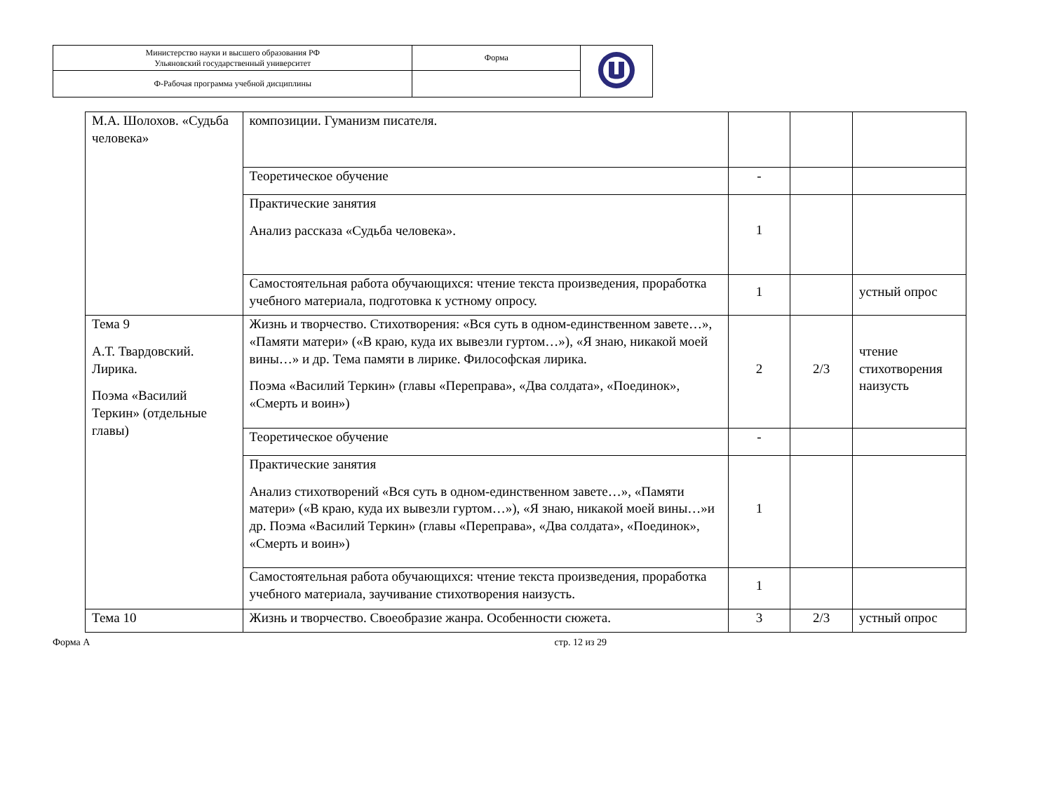| Министерство науки и высшего образования РФ Ульяновский государственный университет | Форма | |
| Ф-Рабочая программа учебной дисциплины | | |
| М.А. Шолохов. «Судьба человека» | композиции. Гуманизм писателя. | | | |
| | Теоретическое обучение | - | | |
| | Практические занятия Анализ рассказа «Судьба человека». | 1 | | |
| | Самостоятельная работа обучающихся: чтение текста произведения, проработка учебного материала, подготовка к устному опросу. | 1 | | устный опрос |
| Тема 9 А.Т. Твардовский. Лирика. Поэма «Василий Теркин» (отдельные главы) | Жизнь и творчество. Стихотворения: «Вся суть в одном-единственном завете…», «Памяти матери» («В краю, куда их вывезли гуртом…»), «Я знаю, никакой моей вины…» и др. Тема памяти в лирике. Философская лирика. Поэма «Василий Теркин» (главы «Переправа», «Два солдата», «Поединок», «Смерть и воин») | 2 | 2/3 | чтение стихотворения наизусть |
| | Теоретическое обучение | - | | |
| | Практические занятия Анализ стихотворений «Вся суть в одном-единственном завете…», «Памяти матери» («В краю, куда их вывезли гуртом…»), «Я знаю, никакой моей вины…»и др. Поэма «Василий Теркин» (главы «Переправа», «Два солдата», «Поединок», «Смерть и воин») | 1 | | |
| | Самостоятельная работа обучающихся: чтение текста произведения, проработка учебного материала, заучивание стихотворения наизусть. | 1 | | |
| Тема 10 | Жизнь и творчество. Своеобразие жанра. Особенности сюжета. | 3 | 2/3 | устный опрос |
Форма А стр. 12 из 29